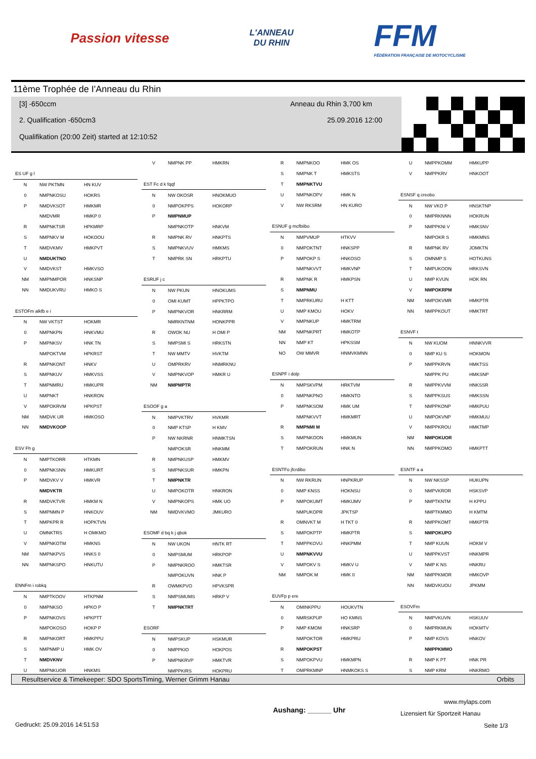Passion vitesse
L'ANNEAU
DU RHIN
FFM
FÉDÉRATION FRANÇAISE DE MOTOCYCLISME
11ème Trophée de I'Anneau du Rhin
[3] -650ccm Anneau du Rhin 3,700 km
2. Qualification -650cm3 25.09.2016 12:00
Qualifikation (20:00 Zeit) started at 12:10:52
| ES UF g l | | |
| N | NW PKTMN | HN KUV |
| 0 | NMPNKOSU | HOKRS |
| P | NMDVKSOT | HMKMR |
| | NMDVMR | HMKP 0 |
| R | NMPNKTSR | HPKMRP |
| S | NMPNKV M | HOKOOU |
| T | NMDVKMV | HMKPVT |
| U | NMDUKTNO | |
| V | NMDVKST | HMKVSO |
| NM | NMPNMPOR | HNKSNP |
| NN | NMDUKVRU | HMKO S |
| ESTOFm alkfb e i | | |
| N | NW VKTST | HOKMR |
| 0 | NMPNKPN | HNKVMU |
| P | NMPNKSV | HNK TN |
| | NMPOKTVM | HPKRST |
| R | NMPNKONT | HNKV |
| S | NMPNKUV | HMKVSS |
| T | NMPNMRU | HMKUPR |
| U | NMPNKT | HNKRON |
| V | NMPOKRVM | HPKPST |
| NM | NMDVK UR | HMKOSO |
| NN | NMDVKOOP | |
| ESV Fh g | | |
| N | NMPTKORR | HTKMN |
| 0 | NMPNKSNN | HMKURT |
| P | NMDVKV V | HMKVR |
| | NMDVKTR | |
| R | NMDVKTVR | HMKM N |
| S | NMPNMN P | HNKOUV |
| T | NMPKPR R | HOPKTVN |
| U | OMNKTRS | H OMKMO |
| V | NMPNKOTM | HMKNS |
| NM | NMPNKPVS | HNKS 0 |
| NN | NMPNKSPO | HNKUTU |
| ENNFm i robkq | | |
| N | NMPTKOOV | HTKPNM |
| 0 | NMPNKSO | HPKO P |
| P | NMPNKOVS | HPKPTT |
| | NMPOKOSO | HOKP P |
| R | NMPNKORT | HMKPPU |
| S | NMPNMP U | HMK OV |
| T | NMDVKNV | |
| U | NMPNKUOR | HNKMS |
| V | NMPNK PP | HMKRN |
| EST Fc d k fqqf | | |
| N | NW OKOSR | HNOKMUO |
| 0 | NMPOKPPS | HOKORP |
| P | NMPNMUP | |
| | NMPNKOTP | HNKVM |
| R | NMPNK RV | HNKPTS |
| S | NMPNKVUV | HMKMS |
| T | NMPRK SN | HRKPTU |
| ESRUF j c | | |
| N | NW PKUN | HNOKUMS |
| 0 | OMI KUMT | HPPKTPO |
| P | NMPNKVOR | HNKRRM |
| | NMRKNTNM | HONKPPR |
| R | OWOK NU | H OMI P |
| S | NMPSMI S | HRKSTN |
| T | NW MMTV | HVKTM |
| U | OMPRKRV | HNMRKNU |
| V | NMPNKVOP | HMKR U |
| NM | NMPMPTR | |
| ESOOF g a | | |
| N | NMPVKTRV | HVKMR |
| 0 | NMP KTSP | H KMV |
| P | NW NKRNR | HNMKTSN |
| | NMPOKSR | HNKMM |
| R | NMPNKUSP | HMKMV |
| S | NMPNKSUR | HMKPN |
| T | NMPNKTR | |
| U | NMPOKOTR | HNKRON |
| V | NMPNKOPS | HMK UO |
| NM | NMDVKVMO | JMKURO |
| ESOMF d bq k j qbok | | |
| N | NW UKON | HNTK RT |
| 0 | NMPSMUM | HRKPOP |
| P | NMPNKROO | HMKTSR |
| | NMPOKUVN | HNK P |
| R | OWMKPVO | HPVKSPR |
| S | NMPSMUMS | HRKP V |
| T | NMPNKTRT | |
| ESORF | | |
| N | NMPSKUP | HSKMUR |
| 0 | NMPPKIO | HOKPOS |
| P | NMPNKRVP | HMKTVR |
| | NMPPKIRS | HOKPRU |
| R | NMPNKOO | HMK OS |
| S | NMPNK T | HMKSTS |
| T | NMPNKTVU | |
| U | NMPNKOPV | HMK N |
| V | NW RKSRM | HN KURO |
| ESNUF g mcfbiibo | | |
| N | NMPVMUP | HTKVV |
| 0 | NMPOKTNT | HNKSPP |
| P | NMPOKP S | HNKOSO |
| | NMPNKVVT | HMKVNP |
| R | NMPNK R | HMKPSN |
| S | NMPNMU | |
| T | NMPRKURU | H KTT |
| U | NMP KMOU | HOKV |
| V | NMPNKUP | HMKTRM |
| NM | NMPNKPRT | HMKOTP |
| NN | NMP KT | HPKSSM |
| NO | OW MMVR | HNMVKMNN |
| ESNPF i dolp | | |
| N | NMPSKVPM | HRKTVM |
| 0 | NMPNKPNO | HMKNTO |
| P | NMPNKSOM | HMK UM |
| | NMPNKVVT | HMKMRT |
| R | NMPNMI M | |
| S | NMPNKOON | HMKMUN |
| T | NMPOKRUN | HNK N |
| ESNTFo jfcrdibo | | |
| N | NW RKRUN | HNPKRUP |
| 0 | NMP KNSS | HOKNSU |
| P | NMPOKUMT | HMKUMV |
| | NMPUKOPR | JPKTSP |
| R | OMNVKT M | H TKT 0 |
| S | NMPOKPTP | HMKPTR |
| T | NMPPKOVU | HNKPMM |
| U | NMPNKVVU | |
| V | NMPOKV S | HMKV U |
| NM | NMPOK M | HMK 0 |
| EUVFp p ere | | |
| N | OMINKPPU | HOUKVTN |
| 0 | NMRSKPUP | HO KMNS |
| P | NMP KMOM | HNKSRP |
| | NMPOKTOR | HMKPRU |
| R | NMPOKPST | |
| S | NMPOKPVU | HMKMPN |
| T | OMPRKMNP | HNMKOKS S |
| U | NMPPKOMM | HMKUPP |
| V | NMPPKRV | HNKOOT |
| ESNSF q creobo | | |
| N | NW VKO P | HNSKTNP |
| 0 | NMPRKNNN | HOKRUN |
| P | NMPPKNI V | HMKSNV |
| | NMPOKR S | HMKMNS |
| R | NMPNK RV | JOMKTN |
| S | OMNMP S | HOTKUNS |
| T | NMPUKOON | HRKSVN |
| U | NMP KVUN | HOK RN |
| V | NMPOKRPM | |
| NM | NMPOKVMR | HMKPTR |
| NN | NMPPKOUT | HMKTRT |
| ESNVF t | | |
| N | NW KUOM | HNNKVVR |
| 0 | NMP KU S | HOKMON |
| P | NMPPKRVN | HMKTSS |
| | NMPPK PU | HMKSNP |
| R | NMPPKVVM | HNKSSR |
| S | NMPPKSUS | HMKSSN |
| T | NMPPKONP | HMKPUU |
| U | NMPOKVNP | HMKMUU |
| V | NMPPKROU | HMKTMP |
| NM | NMPOKUOR | |
| NN | NMPPKOMO | HMKPTT |
| ESNTF a a | | |
| N | NW NKSSP | HUKUPN |
| 0 | NMPVKROR | HSKSVP |
| P | NMPTKNTM | H KPPU |
| | NMPTKMMO | H KMTM |
| R | NMPPKOMT | HMKPTR |
| S | NMPOKUPO | |
| T | NMP KUUN | HOKM V |
| U | NMPPKVST | HNKMPR |
| V | NMP K NS | HNKRU |
| NM | NMPPKMOR | HMKOVP |
| NN | NMDVKUOU | JPKMM |
| ESOVFm | | |
| N | NMPVKUVN | HSKUUV |
| 0 | NMPRKMUN | HOKMTV |
| P | NMP KOVS | HNKOV |
| | NMPPKMMO | |
| R | NMP K PT | HNK PR |
| S | NMP KRM | HNKRMO |
Resultservice & Timekeeper: SDO SportsTiming, Werner Grimm Hanau Orbits
www.mylaps.com
Aushang: ______ Uhr Lizensiert für Sportzeit Hanau
Gedruckt: 25.09.2016 14:51:53 Seite 1/3